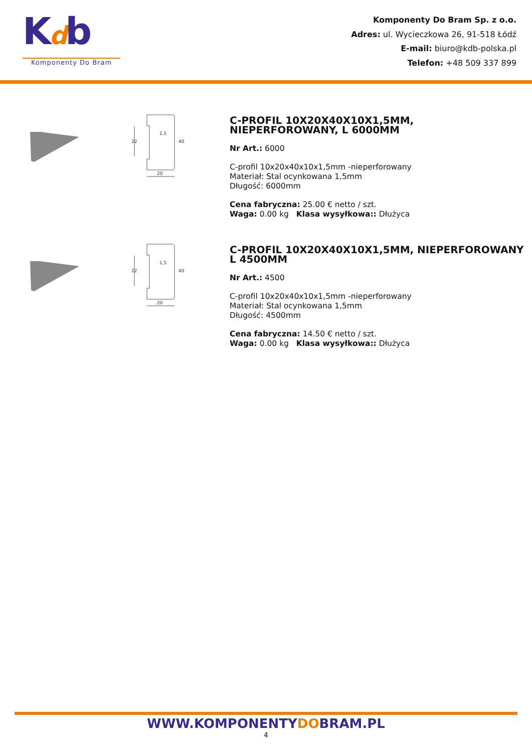Kdb
Komponenty Do Bram
Komponenty Do Bram Sp. z o.o.
Adres: ul. Wycieczkowa 26, 91-518 Łódź
E-mail: biuro@kdb-polska.pl
Telefon: +48 509 337 899
22
40
20
1,5
C-PROFIL 10X20X40X10X1,5MM, NIEPERFOROWANY, L 6000MM
Nr Art.: 6000
C-profil 10x20x40x10x1,5mm -nieperforowany
Materiał: Stal ocynkowana 1,5mm
Długość: 6000mm
Cena fabryczna: 25.00 € netto / szt.
Waga: 0.00 kg Klasa wysyłkowa:: Dłużyca
22
40
20
1,5
C-PROFIL 10X20X40X10X1,5MM, NIEPERFOROWANY L 4500MM
Nr Art.: 4500
C-profil 10x20x40x10x1,5mm -nieperforowany
Materiał: Stal ocynkowana 1,5mm
Długość: 4500mm
Cena fabryczna: 14.50 € netto / szt.
Waga: 0.00 kg Klasa wysyłkowa:: Dłużyca
WWW.KOMPONENTYDOBRAM.PL
4